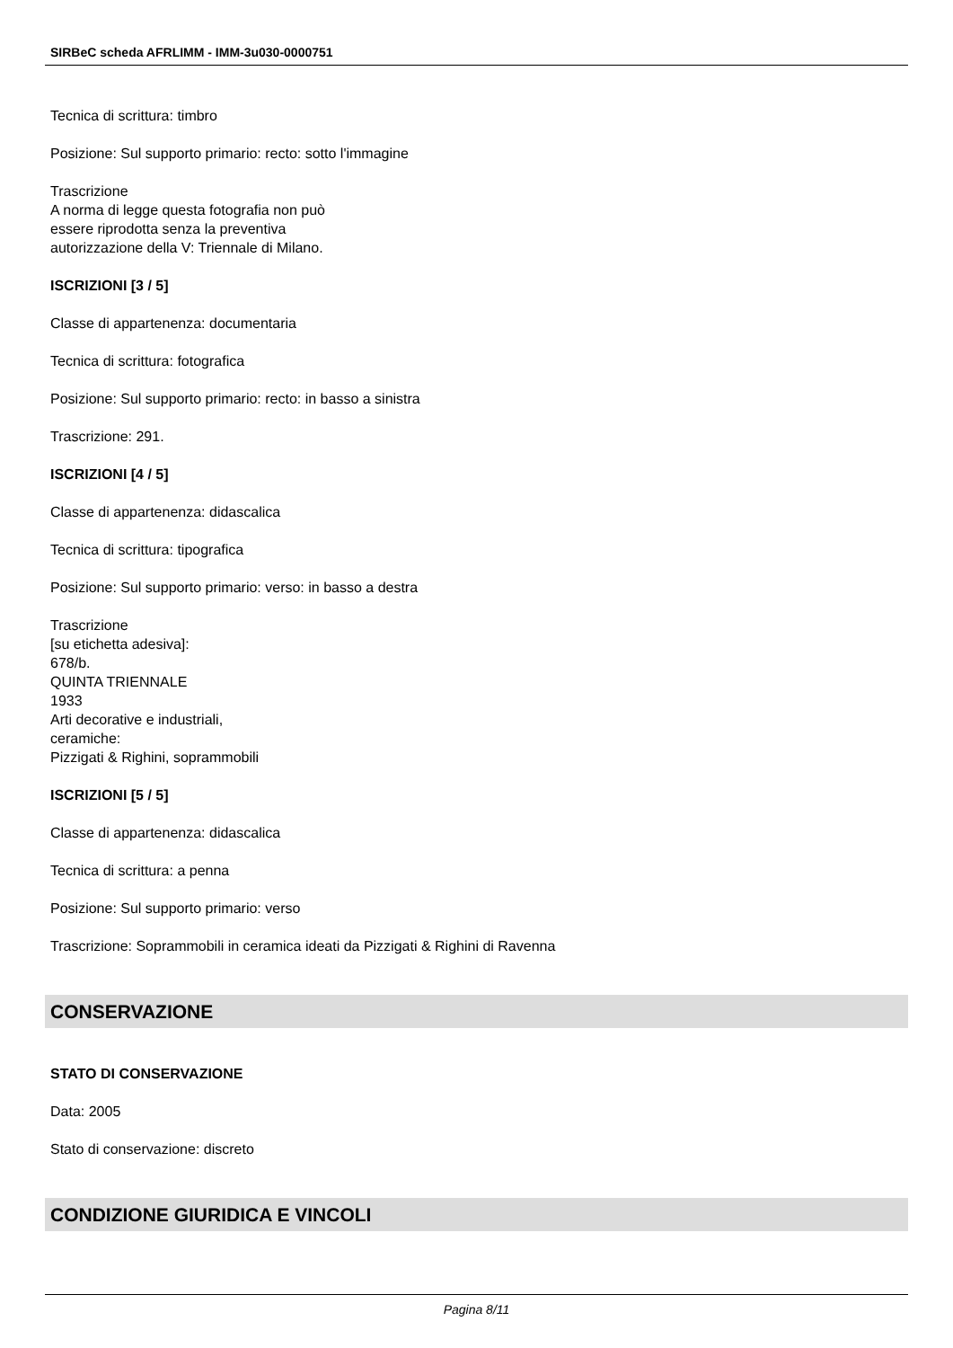SIRBeC scheda AFRLIMM - IMM-3u030-0000751
Tecnica di scrittura: timbro
Posizione: Sul supporto primario: recto: sotto l'immagine
Trascrizione
A norma di legge questa fotografia non può
essere riprodotta senza la preventiva
autorizzazione della V: Triennale di Milano.
ISCRIZIONI [3 / 5]
Classe di appartenenza: documentaria
Tecnica di scrittura: fotografica
Posizione: Sul supporto primario: recto: in basso a sinistra
Trascrizione: 291.
ISCRIZIONI [4 / 5]
Classe di appartenenza: didascalica
Tecnica di scrittura: tipografica
Posizione: Sul supporto primario: verso: in basso a destra
Trascrizione
[su etichetta adesiva]:
678/b.
QUINTA TRIENNALE
1933
Arti decorative e industriali,
ceramiche:
Pizzigati & Righini, soprammobili
ISCRIZIONI [5 / 5]
Classe di appartenenza: didascalica
Tecnica di scrittura: a penna
Posizione: Sul supporto primario: verso
Trascrizione: Soprammobili in ceramica ideati da Pizzigati & Righini di Ravenna
CONSERVAZIONE
STATO DI CONSERVAZIONE
Data: 2005
Stato di conservazione: discreto
CONDIZIONE GIURIDICA E VINCOLI
Pagina 8/11